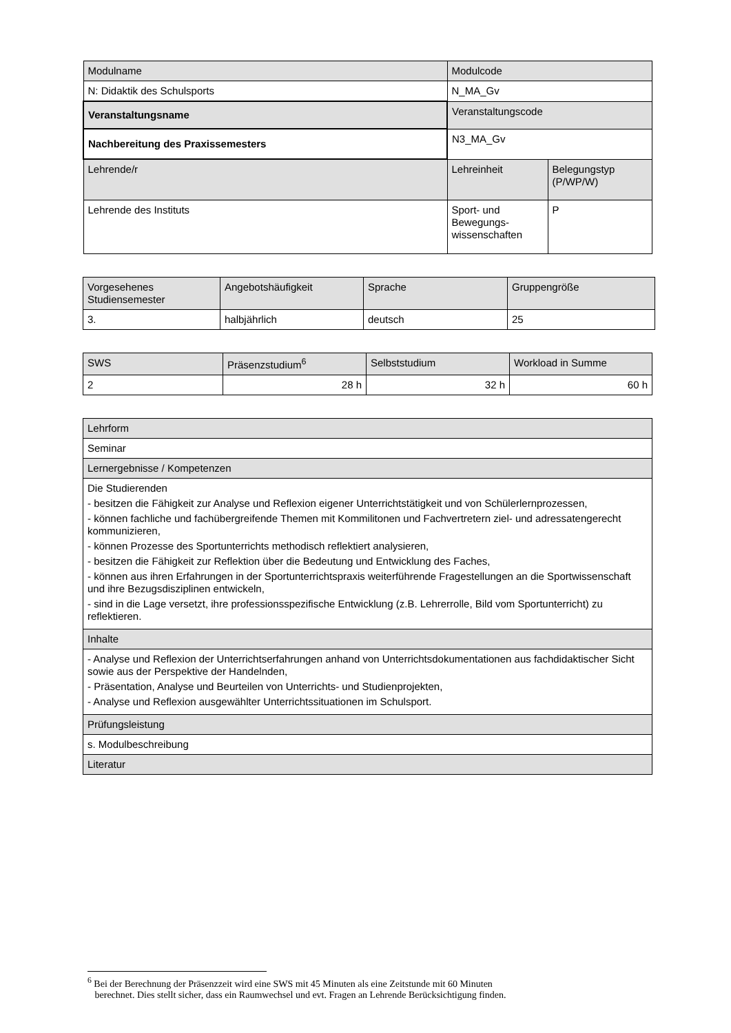| Modulname | Modulcode | |
| N: Didaktik des Schulsports | N_MA_Gv | |
| Veranstaltungsname | Veranstaltungscode | |
| Nachbereitung des Praxissemesters | N3_MA_Gv | |
| Lehrende/r | Lehreinheit | Belegungstyp (P/WP/W) |
| Lehrende des Instituts | Sport- und Bewegungs-wissenschaften | P |
| Vorgesehenes Studiensemester | Angebotshäufigkeit | Sprache | Gruppengröße |
| 3. | halbjährlich | deutsch | 25 |
| SWS | Präsenzstudium<sup>6</sup> | Selbststudium | Workload in Summe |
| 2 | 28 h | 32 h | 60 h |
| Lehrform |
| Seminar |
| Lernergebnisse / Kompetenzen |
| Die Studierenden - besitzen die Fähigkeit zur Analyse und Reflexion eigener Unterrichtstätigkeit und von Schülerlernprozessen, - können fachliche und fachübergreifende Themen mit Kommilitonen und Fachvertretern ziel- und adressatengerecht kommunizieren, - können Prozesse des Sportunterrichts methodisch reflektiert analysieren, - besitzen die Fähigkeit zur Reflektion über die Bedeutung und Entwicklung des Faches, - können aus ihren Erfahrungen in der Sportunterrichtspraxis weiterführende Fragestellungen an die Sportwissenschaft und ihre Bezugsdisziplinen entwickeln, - sind in die Lage versetzt, ihre professionsspezifische Entwicklung (z.B. Lehrerrolle, Bild vom Sportunterricht) zu reflektieren. |
| Inhalte |
| - Analyse und Reflexion der Unterrichtserfahrungen anhand von Unterrichtsdokumentationen aus fachdidaktischer Sicht sowie aus der Perspektive der Handelnden, - Präsentation, Analyse und Beurteilen von Unterrichts- und Studienprojekten, - Analyse und Reflexion ausgewählter Unterrichtssituationen im Schulsport. |
| Prüfungsleistung |
| s. Modulbeschreibung |
| Literatur |
<sup>6</sup> Bei der Berechnung der Präsenzzeit wird eine SWS mit 45 Minuten als eine Zeitstunde mit 60 Minuten
berechnet. Dies stellt sicher, dass ein Raumwechsel und evt. Fragen an Lehrende Berücksichtigung finden.